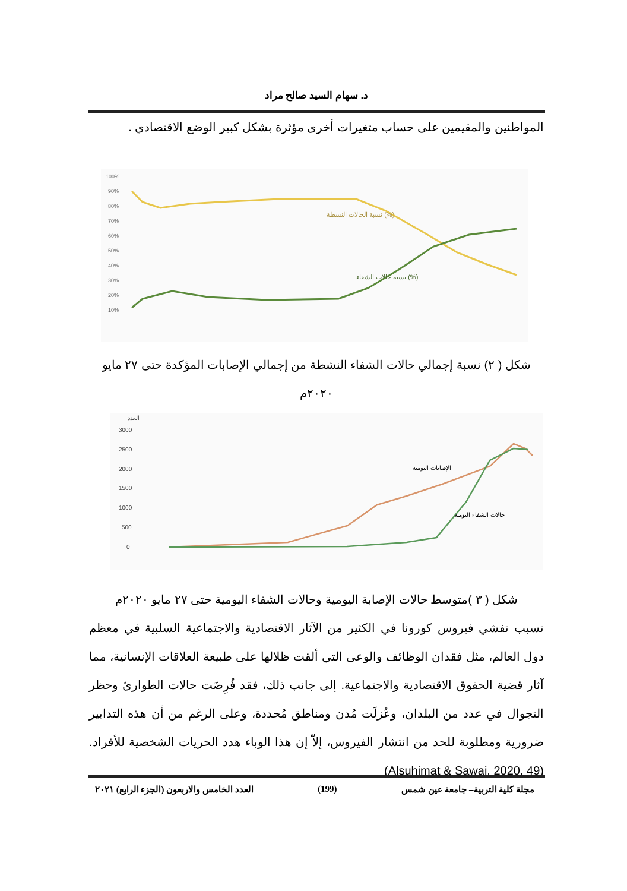د. سهام السيد صالح مراد
المواطنين والمقيمين على حساب متغيرات أخرى مؤثرة بشكل كبير الوضع الاقتصادي .
100%
90%
80%
70%
60%
50%
40%
30%
20%
10%
نسبة الحالات النشطة (%)
نسبة حالات الشفاء (%)
شكل ( ٢) نسبة إجمالي حالات الشفاء النشطة من إجمالي الإصابات المؤكدة حتى ٢٧ مايو ٢٠٢٠م
العدد
3000
2500
2000
1500
1000
500
0
الإصابات اليومية
حالات الشفاء اليومية
شكل ( ٣ )متوسط حالات الإصابة اليومية وحالات الشفاء اليومية حتى ٢٧ مايو ٢٠٢٠م
تسبب تفشي فيروس كورونا في الكثير من الآثار الاقتصادية والاجتماعية السلبية في معظم دول العالم، مثل فقدان الوظائف والوعى التي ألقت ظلالها على طبيعة العلاقات الإنسانية، مما آثار قضية الحقوق الاقتصادية والاجتماعية. إلى جانب ذلك، فقد فُرِضَت حالات الطوارئ وحظر التجوال في عدد من البلدان، وعُزلَت مُدن ومناطق مُحددة، وعلى الرغم من أن هذه التدابير ضرورية ومطلوبة للحد من انتشار الفيروس، إلاّ إن هذا الوباء هدد الحريات الشخصية للأفراد.(Alsuhimat & Sawai, 2020, 49)
مجلة كلية التربية– جامعة عين شمس (199) العدد الخامس والاربعون (الجزء الرابع) ٢٠٢١